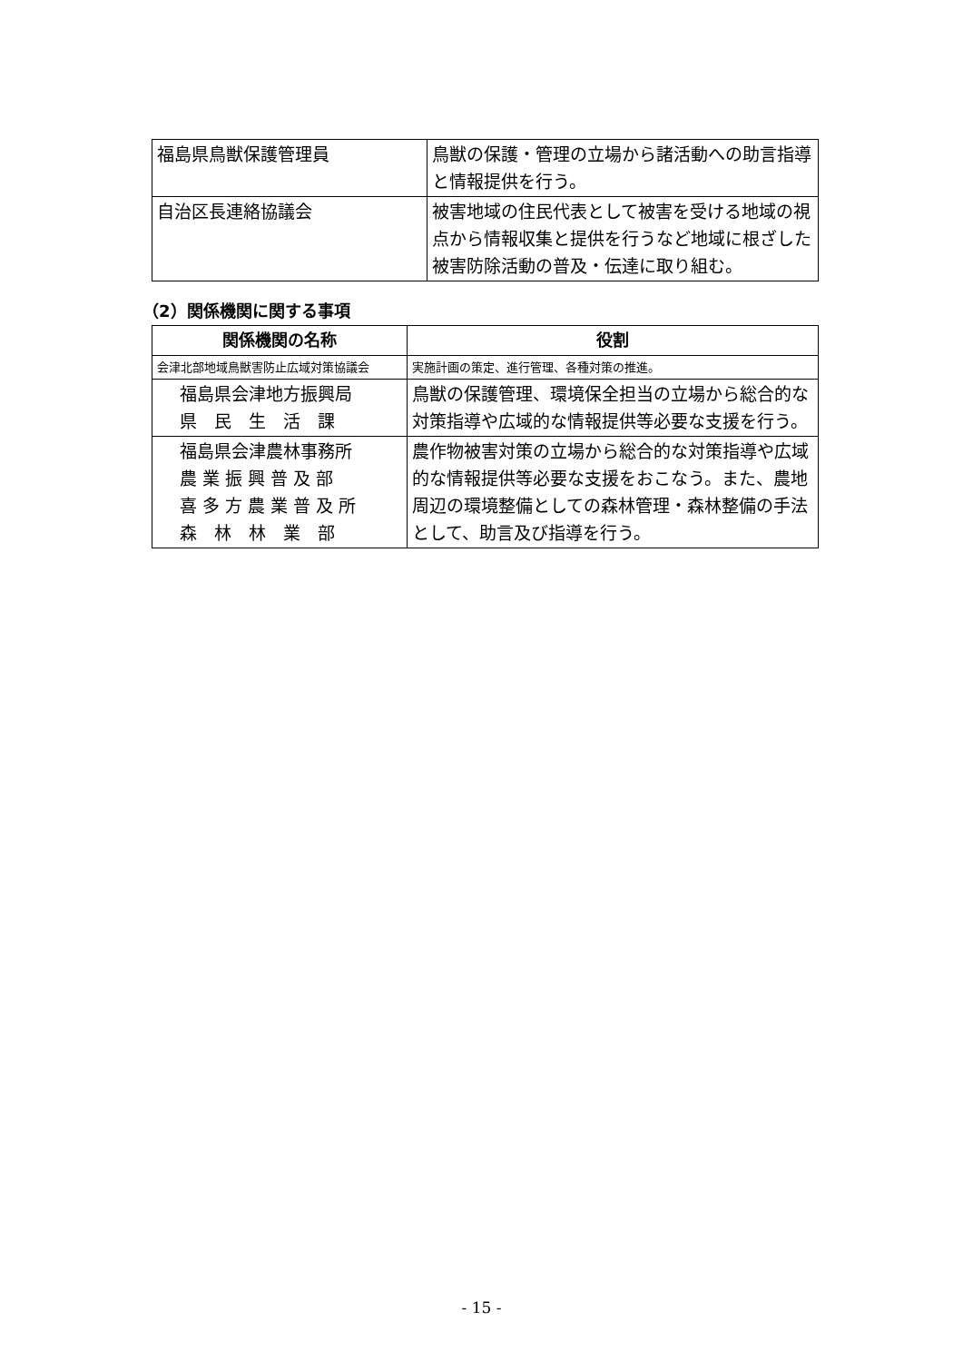| 福島県鳥獣保護管理員 | 鳥獣の保護・管理の立場から諸活動への助言指導と情報提供を行う。 |
| 自治区長連絡協議会 | 被害地域の住民代表として被害を受ける地域の視点から情報収集と提供を行うなど地域に根ざした被害防除活動の普及・伝達に取り組む。 |
（2）関係機関に関する事項
| 関係機関の名称 | 役割 |
| --- | --- |
| 会津北部地域鳥獣害防止広域対策協議会 | 実施計画の策定、進行管理、各種対策の推進。 |
| 福島県会津地方振興局 県 民 生 活 課 | 鳥獣の保護管理、環境保全担当の立場から総合的な対策指導や広域的な情報提供等必要な支援を行う。 |
| 福島県会津農林事務所 農 業 振 興 普 及 部 喜 多 方 農 業 普 及 所 森 林 林 業 部 | 農作物被害対策の立場から総合的な対策指導や広域的な情報提供等必要な支援をおこなう。また、農地周辺の環境整備としての森林管理・森林整備の手法として、助言及び指導を行う。 |
- 15 -